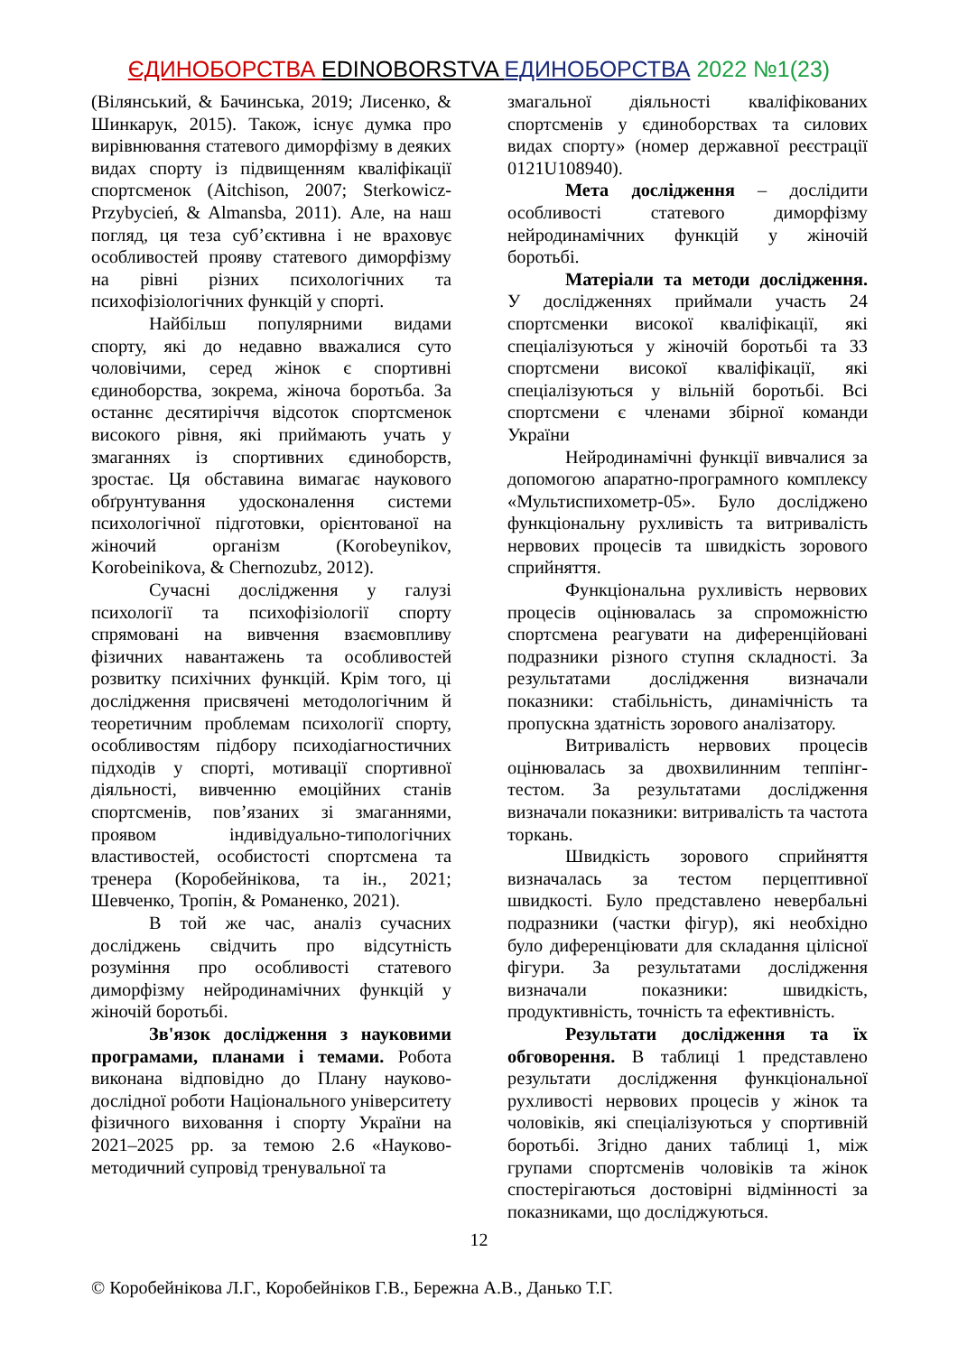ЄДИНОБОРСТВА EDINOBORSTVA ЕДИНОБОРСТВА 2022 №1(23)
(Вілянський, & Бачинська, 2019; Лисенко, & Шинкарук, 2015). Також, існує думка про вирівнювання статевого диморфізму в деяких видах спорту із підвищенням кваліфікації спортсменок (Aitchison, 2007; Sterkowicz-Przybycień, & Almansba, 2011). Але, на наш погляд, ця теза суб’єктивна і не враховує особливостей прояву статевого диморфізму на рівні різних психологічних та психофізіологічних функцій у спорті.
Найбільш популярними видами спорту, які до недавно вважалися суто чоловічими, серед жінок є спортивні єдиноборства, зокрема, жіноча боротьба. За останнє десятиріччя відсоток спортсменок високого рівня, які приймають учать у змаганнях із спортивних єдиноборств, зростає. Ця обставина вимагає наукового обґрунтування удосконалення системи психологічної підготовки, орієнтованої на жіночий організм (Korobeynikov, Korobeinikova, & Chernozubz, 2012).
Сучасні дослідження у галузі психології та психофізіології спорту спрямовані на вивчення взаємовпливу фізичних навантажень та особливостей розвитку психічних функцій. Крім того, ці дослідження присвячені методологічним й теоретичним проблемам психології спорту, особливостям підбору психодіагностичних підходів у спорті, мотивації спортивної діяльності, вивченню емоційних станів спортсменів, пов’язаних зі змаганнями, проявом індивідуально-типологічних властивостей, особистості спортсмена та тренера (Коробейнікова, та ін., 2021; Шевченко, Тропін, & Романенко, 2021).
В той же час, аналіз сучасних досліджень свідчить про відсутність розуміння про особливості статевого диморфізму нейродинамічних функцій у жіночій боротьбі.
Зв'язок дослідження з науковими програмами, планами і темами. Робота виконана відповідно до Плану науково-дослідної роботи Національного університету фізичного виховання і спорту України на 2021–2025 рр. за темою 2.6 «Науково-методичний супровід тренувальної та
змагальної діяльності кваліфікованих спортсменів у єдиноборствах та силових видах спорту» (номер державної реєстрації 0121U108940).
Мета дослідження – дослідити особливості статевого диморфізму нейродинамічних функцій у жіночій боротьбі.
Матеріали та методи дослідження. У дослідженнях приймали участь 24 спортсменки високої кваліфікації, які спеціалізуються у жіночій боротьбі та 33 спортсмени високої кваліфікації, які спеціалізуються у вільній боротьбі. Всі спортсмени є членами збірної команди України
Нейродинамічні функції вивчалися за допомогою апаратно-програмного комплексу «Мультиспихометр-05». Було досліджено функціональну рухливість та витривалість нервових процесів та швидкість зорового сприйняття.
Функціональна рухливість нервових процесів оцінювалась за спроможністю спортсмена реагувати на диференційовані подразники різного ступня складності. За результатами дослідження визначали показники: стабільність, динамічність та пропускна здатність зорового аналізатору.
Витривалість нервових процесів оцінювалась за двохвилинним теппінг-тестом. За результатами дослідження визначали показники: витривалість та частота торкань.
Швидкість зорового сприйняття визначалась за тестом перцептивної швидкості. Було представлено невербальні подразники (частки фігур), які необхідно було диференціювати для складання цілісної фігури. За результатами дослідження визначали показники: швидкість, продуктивність, точність та ефективність.
Результати дослідження та їх обговорення. В таблиці 1 представлено результати дослідження функціональної рухливості нервових процесів у жінок та чоловіків, які спеціалізуються у спортивній боротьбі. Згідно даних таблиці 1, між групами спортсменів чоловіків та жінок спостерігаються достовірні відмінності за показниками, що досліджуються.
12
© Коробейнікова Л.Г., Коробейніков Г.В., Бережна А.В., Данько Т.Г.